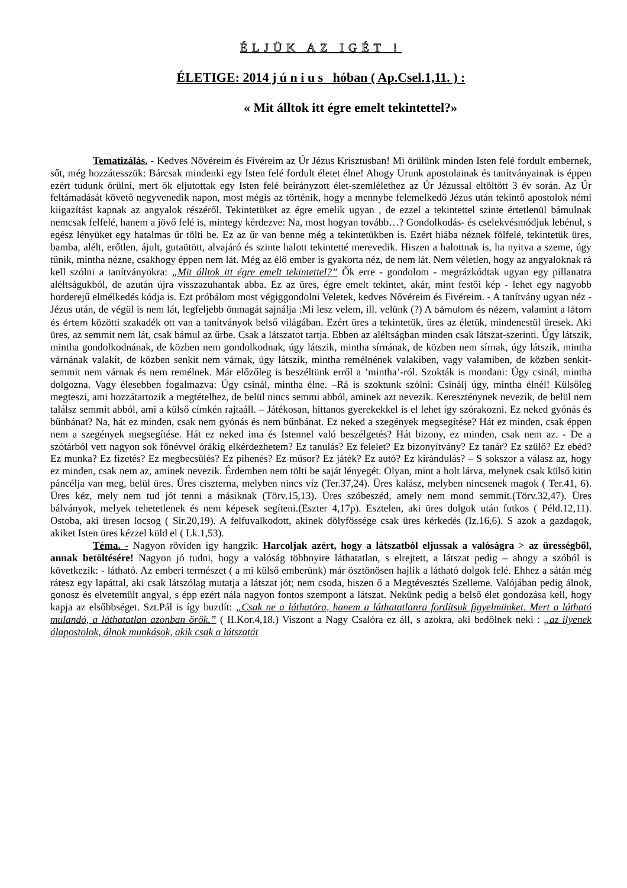ÉLJÜK AZ IGÉT !
ÉLETIGE: 2014 j ú n i u s hóban ( Ap.Csel.1,11. ) :
« Mit álltok itt égre emelt tekintettel?»
Tematizálás. - Kedves Nővéreim és Fivéreim az Úr Jézus Krisztusban! Mi örülünk minden Isten felé fordult embernek, sőt, még hozzátesszük: Bárcsak mindenki egy Isten felé fordult életet élne! Ahogy Urunk apostolainak és tanítványainak is éppen ezért tudunk örülni, mert ők eljutottak egy Isten felé beirányzott élet-szemlélethez az Úr Jézussal eltöltött 3 év során. Az Úr feltámadását követő negyvenedik napon, most mégis az történik, hogy a mennybe felemelkedő Jézus után tekintő apostolok némi kiigazítást kapnak az angyalok részéről. Tekintetüket az égre emelik ugyan , de ezzel a tekintettel szinte értetlenül bámulnak nemcsak felfelé, hanem a jövő felé is, mintegy kérdezve: Na, most hogyan tovább…? Gondolkodás- és cselekvésmódjuk lebénul, s egész lényüket egy hatalmas űr tölti be. Ez az űr van benne még a tekintetükben is. Ezért hiába néznek fölfelé, tekintetük üres, bamba, alélt, erőtlen, ájult, gutaütött, alvajáró és szinte halott tekintetté merevedik. Hiszen a halottnak is, ha nyitva a szeme, úgy tűnik, mintha nézne, csakhogy éppen nem lát. Még az élő ember is gyakorta néz, de nem lát. Nem véletlen, hogy az angyaloknak rá kell szólni a tanítványokra: „Mit álltok itt égre emelt tekintettel?” Ők erre - gondolom - megrázkódtak ugyan egy pillanatra aléltságukból, de azután újra visszazuhantak abba. Ez az üres, égre emelt tekintet, akár, mint festői kép - lehet egy nagyobb horderejű elmélkedés kódja is. Ezt próbálom most végiggondolni Veletek, kedves Nővéreim és Fivéreim. - A tanítvány ugyan néz - Jézus után, de végül is nem lát, legfeljebb önmagát sajnálja :Mi lesz velem, ill. velünk (?) A bámulom és nézem, valamint a látom és értem közötti szakadék ott van a tanítványok belső világában. Ezért üres a tekintetük, üres az életük, mindenestül üresek. Aki üres, az semmit nem lát, csak bámul az űrbe. Csak a látszatot tartja. Ebben az aléltságban minden csak látszat-szerinti. Úgy látszik, mintha gondolkodnának, de közben nem gondolkodnak, úgy látszik, mintha sírnának, de közben nem sírnak, úgy látszik, mintha várnának valakit, de közben senkit nem várnak, úgy látszik, mintha remélnének valakiben, vagy valamiben, de közben senkit-semmit nem várnak és nem remélnek. Már előzőleg is beszéltünk erről a ’mintha’-ról. Szokták is mondani: Úgy csinál, mintha dolgozna. Vagy élesebben fogalmazva: Úgy csinál, mintha élne. –Rá is szoktunk szólni: Csinálj úgy, mintha élnél! Külsőleg megteszi, ami hozzátartozik a megtételhez, de belül nincs semmi abból, aminek azt nevezik. Kereszténynek nevezik, de belül nem találsz semmit abból, ami a külső címkén rajtaáll. – Játékosan, hittanos gyerekekkel is el lehet így szórakozni. Ez neked gyónás és bűnbánat? Na, hát ez minden, csak nem gyónás és nem bűnbánat. Ez neked a szegények megsegítése? Hát ez minden, csak éppen nem a szegények megsegítése. Hát ez neked ima és Istennel való beszélgetés? Hát bizony, ez minden, csak nem az. - De a szótárból vett nagyon sok főnévvel órákig elkérdezhetem? Ez tanulás? Ez felelet? Ez bizonyítvány? Ez tanár? Ez szülő? Ez ebéd? Ez munka? Ez fizetés? Ez megbecsülés? Ez pihenés? Ez műsor? Ez játék? Ez autó? Ez kirándulás? – S sokszor a válasz az, hogy ez minden, csak nem az, aminek nevezik. Érdemben nem tölti be saját lényegét. Olyan, mint a holt lárva, melynek csak külső kitin páncélja van meg, belül üres. Üres ciszterna, melyben nincs víz (Ter.37,24). Üres kalász, melyben nincsenek magok ( Ter.41, 6). Üres kéz, mely nem tud jót tenni a másiknak (Törv.15,13). Üres szóbeszéd, amely nem mond semmit.(Törv.32,47). Üres bálványok, melyek tehetetlenek és nem képesek segíteni.(Eszter 4,17p). Esztelen, aki üres dolgok után futkos ( Péld.12,11). Ostoba, aki üresen locsog ( Sir.20,19). A felfuvalkodott, akinek dölyfössége csak üres kérkedés (Iz.16,6). S azok a gazdagok, akiket Isten üres kézzel küld el ( Lk.1,53).
Téma. - Nagyon röviden így hangzik: Harcoljak azért, hogy a látszatból eljussak a valóságra > az ürességből, annak betöltésére! Nagyon jó tudni, hogy a valóság többnyire láthatatlan, s elrejtett, a látszat pedig – ahogy a szóból is következik: - látható. Az emberi természet ( a mi külső emberünk) már ösztönösen hajlik a látható dolgok felé. Ehhez a sátán még rátesz egy lapáttal, aki csak látszólag mutatja a látszat jót; nem csoda, hiszen ő a Megtévesztés Szelleme. Valójában pedig álnok, gonosz és elvetemült angyal, s épp ezért nála nagyon fontos szempont a látszat. Nekünk pedig a belső élet gondozása kell, hogy kapja az elsőbbséget. Szt.Pál is így buzdít: „Csak ne a láthatóra, hanem a láthatatlanra fordítsuk figyelmünket. Mert a látható mulandó, a láthatatlan azonban örök.” ( II.Kor.4,18.) Viszont a Nagy Csalóra ez áll, s azokra, aki bedőlnek neki : „az ilyenek álapostolok, álnok munkások, akik csak a látszatát